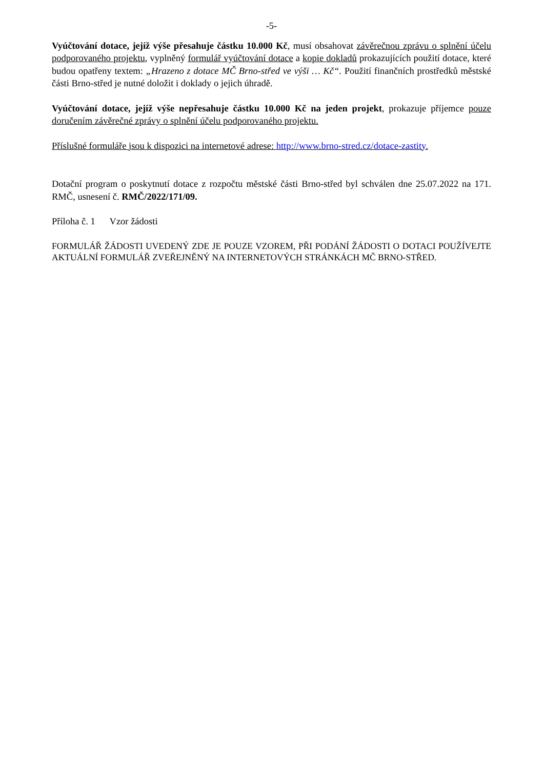-5-
Vyúčtování dotace, jejíž výše přesahuje částku 10.000 Kč, musí obsahovat závěrečnou zprávu o splnění účelu podporovaného projektu, vyplněný formulář vyúčtování dotace a kopie dokladů prokazujících použití dotace, které budou opatřeny textem: „Hrazeno z dotace MČ Brno-střed ve výši … Kč“. Použití finančních prostředků městské části Brno-střed je nutné doložit i doklady o jejich úhradě.
Vyúčtování dotace, jejíž výše nepřesahuje částku 10.000 Kč na jeden projekt, prokazuje příjemce pouze doručením závěrečné zprávy o splnění účelu podporovaného projektu.
Příslušné formuláře jsou k dispozici na internetové adrese: http://www.brno-stred.cz/dotace-zastity.
Dotační program o poskytnutí dotace z rozpočtu městské části Brno-střed byl schválen dne 25.07.2022 na 171. RMČ, usnesení č. RMČ/2022/171/09.
Příloha č. 1 Vzor žádosti
FORMULÁŘ ŽÁDOSTI UVEDENÝ ZDE JE POUZE VZOREM, PŘI PODÁNÍ ŽÁDOSTI O DOTACI POUŽÍVEJTE AKTUÁLNÍ FORMULÁŘ ZVEŘEJNĚNÝ NA INTERNETOVÝCH STRÁNKÁCH MČ BRNO-STŘED.